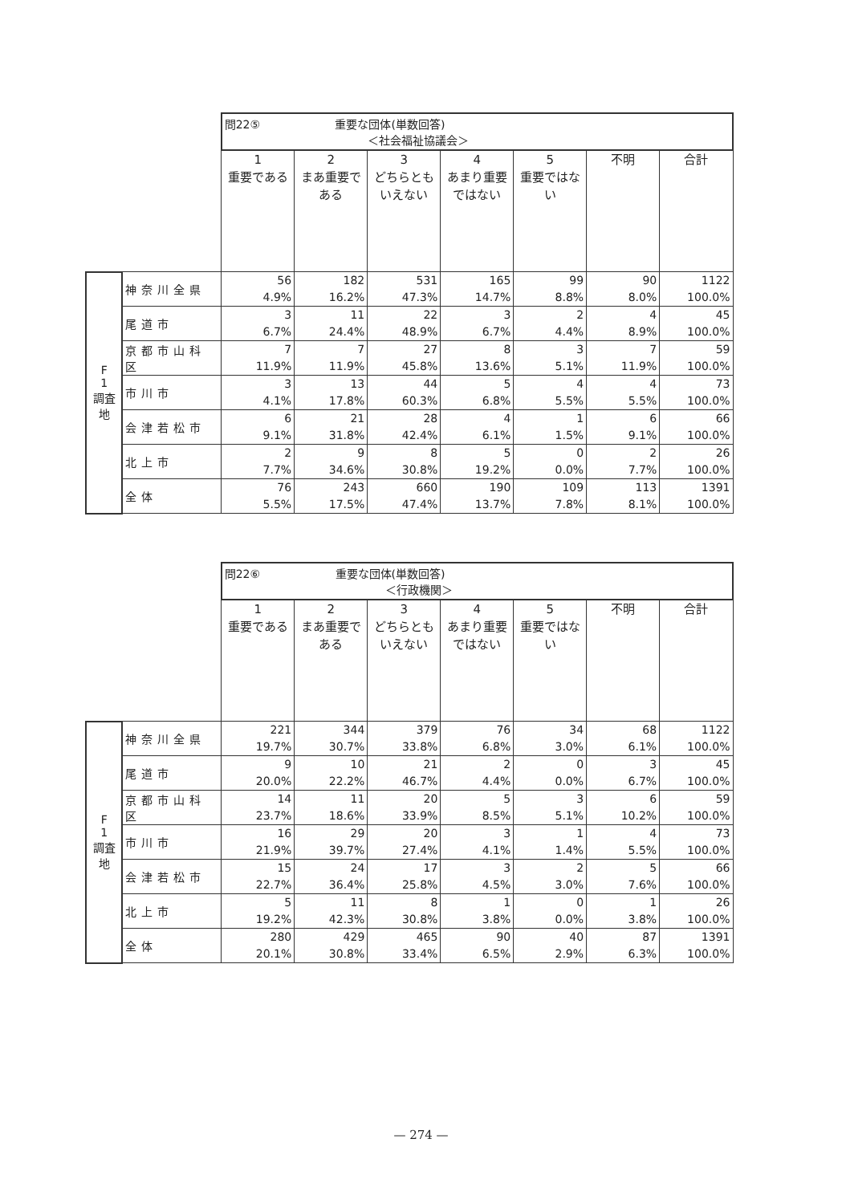| | | 問22⑤ 重要な団体(単数回答) ＜社会福祉協議会＞ | | | | | | |
| | | 1 重要である | 2 まあ重要である | 3 どちらともいえない | 4 あまり重要ではない | 5 重要ではない | 不明 | 合計 |
| F 1 調査地 | 神奈川全県 | 56 4.9% | 182 16.2% | 531 47.3% | 165 14.7% | 99 8.8% | 90 8.0% | 1122 100.0% |
| | 尾道市 | 3 6.7% | 11 24.4% | 22 48.9% | 3 6.7% | 2 4.4% | 4 8.9% | 45 100.0% |
| | 京都市山科区 | 7 11.9% | 7 11.9% | 27 45.8% | 8 13.6% | 3 5.1% | 7 11.9% | 59 100.0% |
| | 市川市 | 3 4.1% | 13 17.8% | 44 60.3% | 5 6.8% | 4 5.5% | 4 5.5% | 73 100.0% |
| | 会津若松市 | 6 9.1% | 21 31.8% | 28 42.4% | 4 6.1% | 1 1.5% | 6 9.1% | 66 100.0% |
| | 北上市 | 2 7.7% | 9 34.6% | 8 30.8% | 5 19.2% | 0 0.0% | 2 7.7% | 26 100.0% |
| | 全体 | 76 5.5% | 243 17.5% | 660 47.4% | 190 13.7% | 109 7.8% | 113 8.1% | 1391 100.0% |
| | | 問22⑥ 重要な団体(単数回答) ＜行政機関＞ | | | | | | |
| | | 1 重要である | 2 まあ重要である | 3 どちらともいえない | 4 あまり重要ではない | 5 重要ではない | 不明 | 合計 |
| F 1 調査地 | 神奈川全県 | 221 19.7% | 344 30.7% | 379 33.8% | 76 6.8% | 34 3.0% | 68 6.1% | 1122 100.0% |
| | 尾道市 | 9 20.0% | 10 22.2% | 21 46.7% | 2 4.4% | 0 0.0% | 3 6.7% | 45 100.0% |
| | 京都市山科区 | 14 23.7% | 11 18.6% | 20 33.9% | 5 8.5% | 3 5.1% | 6 10.2% | 59 100.0% |
| | 市川市 | 16 21.9% | 29 39.7% | 20 27.4% | 3 4.1% | 1 1.4% | 4 5.5% | 73 100.0% |
| | 会津若松市 | 15 22.7% | 24 36.4% | 17 25.8% | 3 4.5% | 2 3.0% | 5 7.6% | 66 100.0% |
| | 北上市 | 5 19.2% | 11 42.3% | 8 30.8% | 1 3.8% | 0 0.0% | 1 3.8% | 26 100.0% |
| | 全体 | 280 20.1% | 429 30.8% | 465 33.4% | 90 6.5% | 40 2.9% | 87 6.3% | 1391 100.0% |
— 274 —